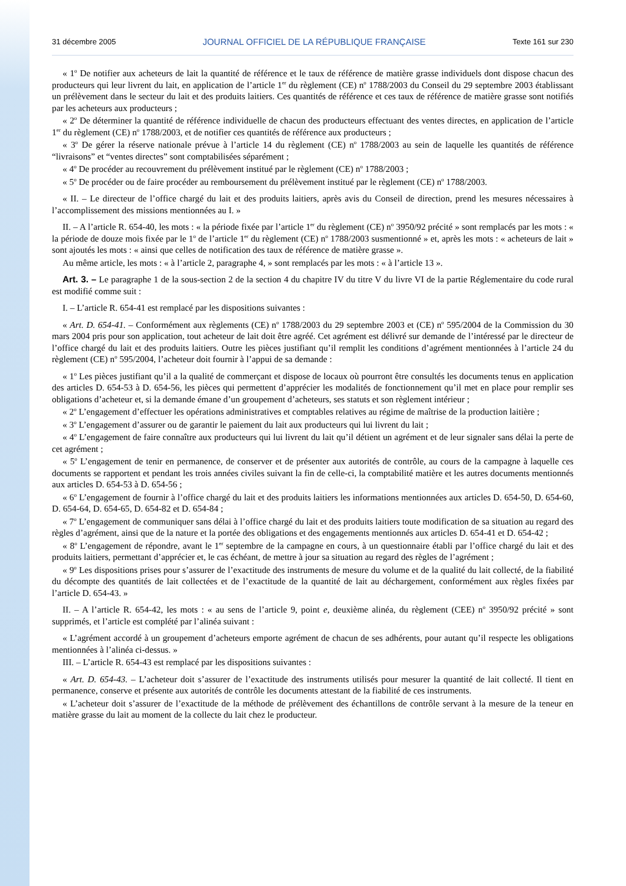31 décembre 2005 JOURNAL OFFICIEL DE LA RÉPUBLIQUE FRANÇAISE Texte 161 sur 230
« 1<sup>o</sup> De notifier aux acheteurs de lait la quantité de référence et le taux de référence de matière grasse individuels dont dispose chacun des producteurs qui leur livrent du lait, en application de l’article 1<sup>er</sup> du règlement (CE) n<sup>o</sup> 1788/2003 du Conseil du 29 septembre 2003 établissant un prélèvement dans le secteur du lait et des produits laitiers. Ces quantités de référence et ces taux de référence de matière grasse sont notifiés par les acheteurs aux producteurs ;
« 2<sup>o</sup> De déterminer la quantité de référence individuelle de chacun des producteurs effectuant des ventes directes, en application de l’article 1<sup>er</sup> du règlement (CE) n<sup>o</sup> 1788/2003, et de notifier ces quantités de référence aux producteurs ;
« 3<sup>o</sup> De gérer la réserve nationale prévue à l’article 14 du règlement (CE) n<sup>o</sup> 1788/2003 au sein de laquelle les quantités de référence “livraisons” et “ventes directes” sont comptabilisées séparément ;
« 4<sup>o</sup> De procéder au recouvrement du prélèvement institué par le règlement (CE) n<sup>o</sup> 1788/2003 ;
« 5<sup>o</sup> De procéder ou de faire procéder au remboursement du prélèvement institué par le règlement (CE) n<sup>o</sup> 1788/2003.
« II. – Le directeur de l’office chargé du lait et des produits laitiers, après avis du Conseil de direction, prend les mesures nécessaires à l’accomplissement des missions mentionnées au I. »
II. – A l’article R. 654-40, les mots : « la période fixée par l’article 1<sup>er</sup> du règlement (CE) n<sup>o</sup> 3950/92 précité » sont remplacés par les mots : « la période de douze mois fixée par le 1<sup>o</sup> de l’article 1<sup>er</sup> du règlement (CE) n<sup>o</sup> 1788/2003 susmentionné » et, après les mots : « acheteurs de lait » sont ajoutés les mots : « ainsi que celles de notification des taux de référence de matière grasse ».
Au même article, les mots : « à l’article 2, paragraphe 4, » sont remplacés par les mots : « à l’article 13 ».
Art. 3. – Le paragraphe 1 de la sous-section 2 de la section 4 du chapitre IV du titre V du livre VI de la partie Réglementaire du code rural est modifié comme suit :
I. – L’article R. 654-41 est remplacé par les dispositions suivantes :
« Art. D. 654-41. – Conformément aux règlements (CE) n<sup>o</sup> 1788/2003 du 29 septembre 2003 et (CE) n<sup>o</sup> 595/2004 de la Commission du 30 mars 2004 pris pour son application, tout acheteur de lait doit être agréé. Cet agrément est délivré sur demande de l’intéressé par le directeur de l’office chargé du lait et des produits laitiers. Outre les pièces justifiant qu’il remplit les conditions d’agrément mentionnées à l’article 24 du règlement (CE) n<sup>o</sup> 595/2004, l’acheteur doit fournir à l’appui de sa demande :
« 1<sup>o</sup> Les pièces justifiant qu’il a la qualité de commerçant et dispose de locaux où pourront être consultés les documents tenus en application des articles D. 654-53 à D. 654-56, les pièces qui permettent d’apprécier les modalités de fonctionnement qu’il met en place pour remplir ses obligations d’acheteur et, si la demande émane d’un groupement d’acheteurs, ses statuts et son règlement intérieur ;
« 2<sup>o</sup> L’engagement d’effectuer les opérations administratives et comptables relatives au régime de maîtrise de la production laitière ;
« 3<sup>o</sup> L’engagement d’assurer ou de garantir le paiement du lait aux producteurs qui lui livrent du lait ;
« 4<sup>o</sup> L’engagement de faire connaître aux producteurs qui lui livrent du lait qu’il détient un agrément et de leur signaler sans délai la perte de cet agrément ;
« 5<sup>o</sup> L’engagement de tenir en permanence, de conserver et de présenter aux autorités de contrôle, au cours de la campagne à laquelle ces documents se rapportent et pendant les trois années civiles suivant la fin de celle-ci, la comptabilité matière et les autres documents mentionnés aux articles D. 654-53 à D. 654-56 ;
« 6<sup>o</sup> L’engagement de fournir à l’office chargé du lait et des produits laitiers les informations mentionnées aux articles D. 654-50, D. 654-60, D. 654-64, D. 654-65, D. 654-82 et D. 654-84 ;
« 7<sup>o</sup> L’engagement de communiquer sans délai à l’office chargé du lait et des produits laitiers toute modification de sa situation au regard des règles d’agrément, ainsi que de la nature et la portée des obligations et des engagements mentionnés aux articles D. 654-41 et D. 654-42 ;
« 8<sup>o</sup> L’engagement de répondre, avant le 1<sup>er</sup> septembre de la campagne en cours, à un questionnaire établi par l’office chargé du lait et des produits laitiers, permettant d’apprécier et, le cas échéant, de mettre à jour sa situation au regard des règles de l’agrément ;
« 9<sup>o</sup> Les dispositions prises pour s’assurer de l’exactitude des instruments de mesure du volume et de la qualité du lait collecté, de la fiabilité du décompte des quantités de lait collectées et de l’exactitude de la quantité de lait au déchargement, conformément aux règles fixées par l’article D. 654-43. »
II. – A l’article R. 654-42, les mots : « au sens de l’article 9, point e, deuxième alinéa, du règlement (CEE) n<sup>o</sup> 3950/92 précité » sont supprimés, et l’article est complété par l’alinéa suivant :
« L’agrément accordé à un groupement d’acheteurs emporte agrément de chacun de ses adhérents, pour autant qu’il respecte les obligations mentionnées à l’alinéa ci-dessus. »
III. – L’article R. 654-43 est remplacé par les dispositions suivantes :
« Art. D. 654-43. – L’acheteur doit s’assurer de l’exactitude des instruments utilisés pour mesurer la quantité de lait collecté. Il tient en permanence, conserve et présente aux autorités de contrôle les documents attestant de la fiabilité de ces instruments.
« L’acheteur doit s’assurer de l’exactitude de la méthode de prélèvement des échantillons de contrôle servant à la mesure de la teneur en matière grasse du lait au moment de la collecte du lait chez le producteur.